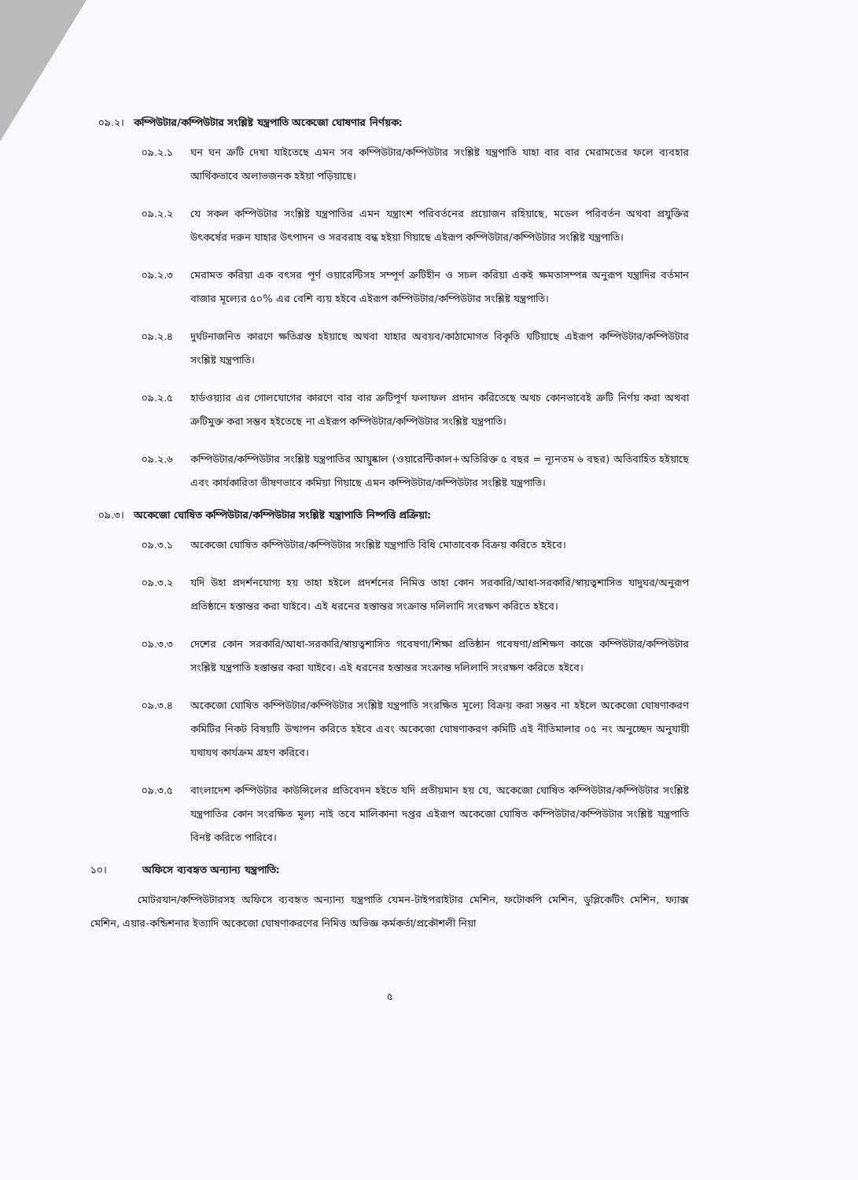০৯.২। কম্পিউটার/কম্পিউটার সংশ্লিষ্ট যন্ত্রপাতি অকেজো ঘোষণার নির্ণয়ক:
০৯.২.১ ঘন ঘন ত্রুটি দেখা যাইতেছে এমন সব কম্পিউটার/কম্পিউটার সংশ্লিষ্ট যন্ত্রপাতি যাহা বার বার মেরামতের ফলে ব্যবহার আর্থিকভাবে অলাভজনক হইয়া পড়িয়াছে।
০৯.২.২ যে সকল কম্পিউটার সংশ্লিষ্ট যন্ত্রপাতির এমন যন্ত্রাংশ পরিবর্তনের প্রয়োজন রহিয়াছে, মডেল পরিবর্তন অথবা প্রযুক্তির উৎকর্ষের দরুন যাহার উৎপাদন ও সরবরাহ বন্ধ হইয়া গিয়াছে এইরূপ কম্পিউটার/কম্পিউটার সংশ্লিষ্ট যন্ত্রপাতি।
০৯.২.৩ মেরামত করিয়া এক বৎসর পূর্ণ ওয়ারেন্টিসহ সম্পূর্ণ ত্রুটিহীন ও সচল করিয়া একই ক্ষমতাসম্পন্ন অনুরূপ যন্ত্রাদির বর্তমান বাজার মূল্যের ৫০% এর বেশি ব্যয় হইবে এইরূপ কম্পিউটার/কম্পিউটার সংশ্লিষ্ট যন্ত্রপাতি।
০৯.২.৪ দুর্ঘটনাজনিত কারণে ক্ষতিগ্রস্ত হইয়াছে অথবা যাহার অবয়ব/কাঠামোগত বিকৃতি ঘটিয়াছে এইরূপ কম্পিউটার/কম্পিউটার সংশ্লিষ্ট যন্ত্রপাতি।
০৯.২.৫ হার্ডওয়্যার এর গোলযোগের কারণে বার বার ত্রুটিপূর্ণ ফলাফল প্রদান করিতেছে অথচ কোনভাবেই ত্রুটি নির্ণয় করা অথবা ত্রুটিমুক্ত করা সম্ভব হইতেছে না এইরূপ কম্পিউটার/কম্পিউটার সংশ্লিষ্ট যন্ত্রপাতি।
০৯.২.৬ কম্পিউটার/কম্পিউটার সংশ্লিষ্ট যন্ত্রপাতির আয়ুষ্কাল (ওয়ারেন্টিকাল+অতিরিক্ত ৫ বছর = ন্যূনতম ৬ বছর) অতিবাহিত হইয়াছে এবং কার্যকারিতা ভীষণভাবে কমিয়া গিয়াছে এমন কম্পিউটার/কম্পিউটার সংশ্লিষ্ট যন্ত্রপাতি।
০৯.৩। অকেজো ঘোষিত কম্পিউটার/কম্পিউটার সংশ্লিষ্ট যন্ত্রাপাতি নিষ্পত্তি প্রক্রিয়া:
০৯.৩.১ অকেজো ঘোষিত কম্পিউটার/কম্পিউটার সংশ্লিষ্ট যন্ত্রপাতি বিধি মোতাবেক বিক্রয় করিতে হইবে।
০৯.৩.২ যদি উহা প্রদর্শনযোগ্য হয় তাহা হইলে প্রদর্শনের নিমিত্ত তাহা কোন সরকারি/আধা-সরকারি/স্বায়ত্বশাসিত যাদুঘর/অনুরূপ প্রতিষ্ঠানে হস্তান্তর করা যাইবে। এই ধরনের হস্তান্তর সংক্রান্ত দলিলাদি সংরক্ষণ করিতে হইবে।
০৯.৩.৩ দেশের কোন সরকারি/আধা-সরকারি/স্বায়ত্বশাসিত গবেষণা/শিক্ষা প্রতিষ্ঠান গবেষণা/প্রশিক্ষণ কাজে কম্পিউটার/কম্পিউটার সংশ্লিষ্ট যন্ত্রপাতি হস্তান্তর করা যাইবে। এই ধরনের হস্তান্তর সংক্রান্ত দলিলাদি সংরক্ষণ করিতে হইবে।
০৯.৩.৪ অকেজো ঘোষিত কম্পিউটার/কম্পিউটার সংশ্লিষ্ট যন্ত্রপাতি সংরক্ষিত মূল্যে বিক্রয় করা সম্ভব না হইলে অকেজো ঘোষণাকরণ কমিটির নিকট বিষয়টি উত্থাপন করিতে হইবে এবং অকেজো ঘোষণাকরণ কমিটি এই নীতিমালার ০৫ নং অনুচ্ছেদ অনুযায়ী যথাযথ কার্যক্রম গ্রহণ করিবে।
০৯.৩.৫ বাংলাদেশ কম্পিউটার কাউন্সিলের প্রতিবেদন হইতে যদি প্রতীয়মান হয় যে, অকেজো ঘোষিত কম্পিউটার/কম্পিউটার সংশ্লিষ্ট যন্ত্রপাতির কোন সংরক্ষিত মূল্য নাই তবে মালিকানা দপ্তর এইরূপ অকেজো ঘোষিত কম্পিউটার/কম্পিউটার সংশ্লিষ্ট যন্ত্রপাতি বিনষ্ট করিতে পারিবে।
১০। অফিসে ব্যবহৃত অন্যান্য যন্ত্রপাতি:
মোটরযান/কম্পিউটারসহ অফিসে ব্যবহৃত অন্যান্য যন্ত্রপাতি যেমন-টাইপরাইটার মেশিন, ফটোকপি মেশিন, ডুপ্লিকেটিং মেশিন, ফ্যাক্স মেশিন, এয়ার-কন্ডিশনার ইত্যাদি অকেজো ঘোষণাকরণের নিমিত্ত অভিজ্ঞ কর্মকর্তা/প্রকৌশলী নিয়া
৫